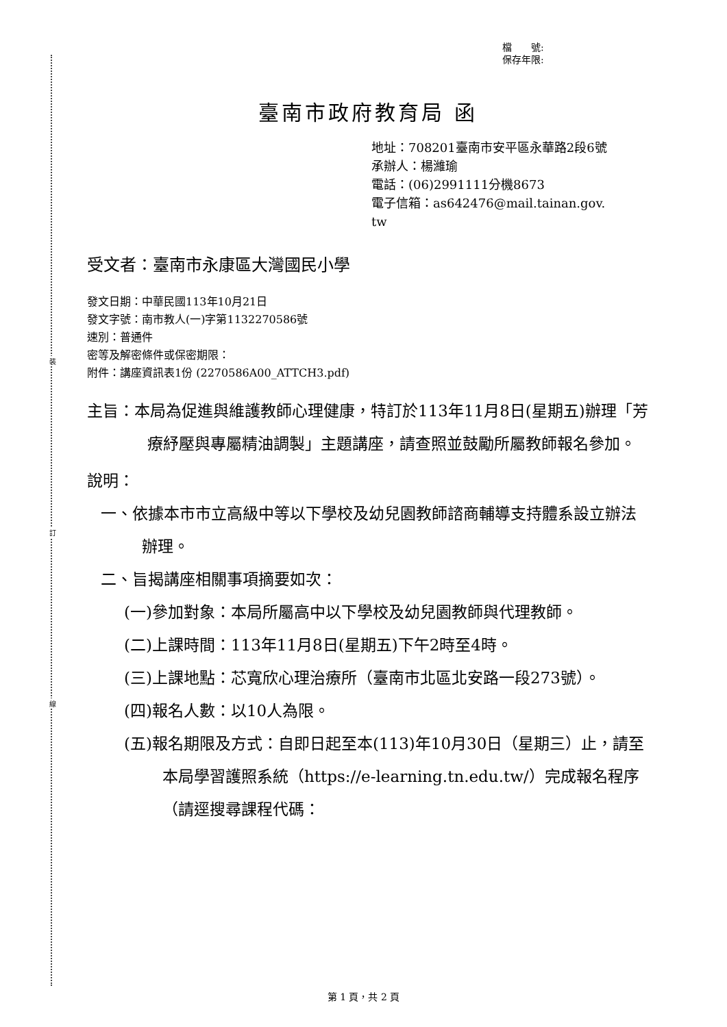裝
訂
線
檔　　號:
保存年限:
臺南市政府教育局 函
地址：708201臺南市安平區永華路2段6號
承辦人：楊濰瑜
電話：(06)2991111分機8673
電子信箱：as642476@mail.tainan.gov.
tw
受文者：臺南市永康區大灣國民小學
發文日期：中華民國113年10月21日
發文字號：南市教人(一)字第1132270586號
速別：普通件
密等及解密條件或保密期限：
附件：講座資訊表1份 (2270586A00_ATTCH3.pdf)
主旨：本局為促進與維護教師心理健康，特訂於113年11月8日(星期五)辦理「芳療紓壓與專屬精油調製」主題講座，請查照並鼓勵所屬教師報名參加。
說明：
一、依據本市市立高級中等以下學校及幼兒園教師諮商輔導支持體系設立辦法辦理。
二、旨揭講座相關事項摘要如次：
(一)參加對象：本局所屬高中以下學校及幼兒園教師與代理教師。
(二)上課時間：113年11月8日(星期五)下午2時至4時。
(三)上課地點：芯寬欣心理治療所（臺南市北區北安路一段273號）。
(四)報名人數：以10人為限。
(五)報名期限及方式：自即日起至本(113)年10月30日（星期三）止，請至本局學習護照系統（https://e-learning.tn.edu.tw/）完成報名程序（請逕搜尋課程代碼：
第 1 頁，共 2 頁